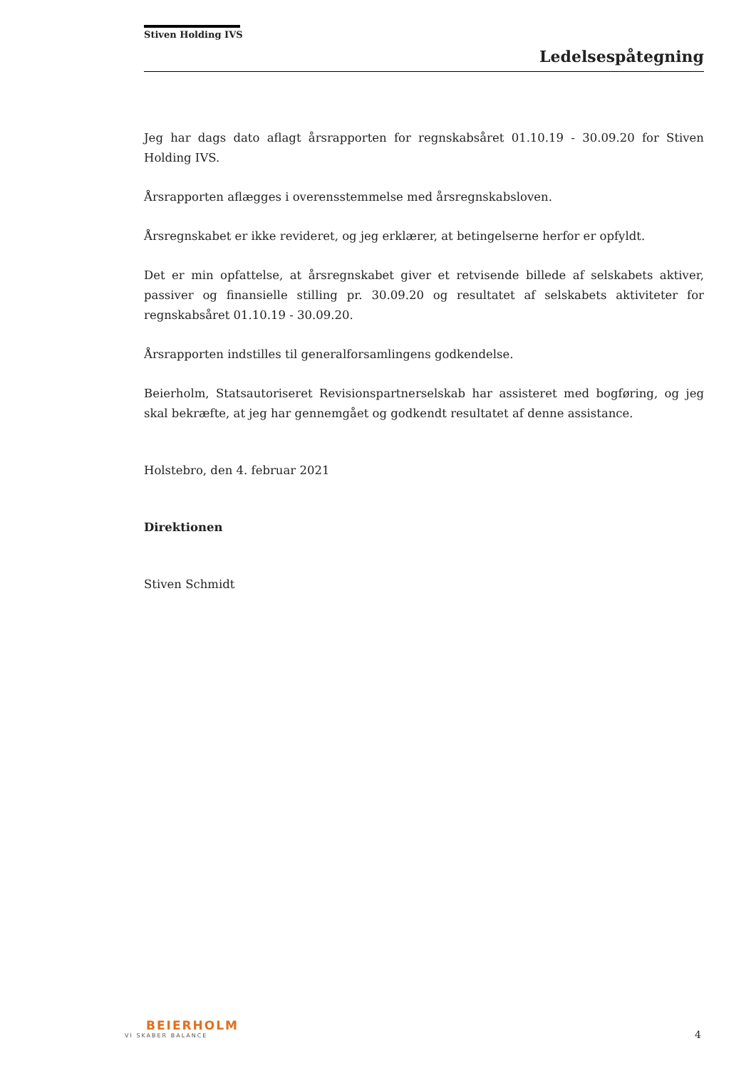Stiven Holding IVS
Ledelsespåtegning
Jeg har dags dato aflagt årsrapporten for regnskabsåret 01.10.19 - 30.09.20 for Stiven Holding IVS.
Årsrapporten aflægges i overensstemmelse med årsregnskabsloven.
Årsregnskabet er ikke revideret, og jeg erklærer, at betingelserne herfor er opfyldt.
Det er min opfattelse, at årsregnskabet giver et retvisende billede af selskabets aktiver, passiver og finansielle stilling pr. 30.09.20 og resultatet af selskabets aktiviteter for regnskabsåret 01.10.19 - 30.09.20.
Årsrapporten indstilles til generalforsamlingens godkendelse.
Beierholm, Statsautoriseret Revisionspartnerselskab har assisteret med bogføring, og jeg skal bekræfte, at jeg har gennemgået og godkendt resultatet af denne assistance.
Holstebro, den 4. februar 2021
Direktionen
Stiven Schmidt
BEIERHOLM
VI SKABER BALANCE
4